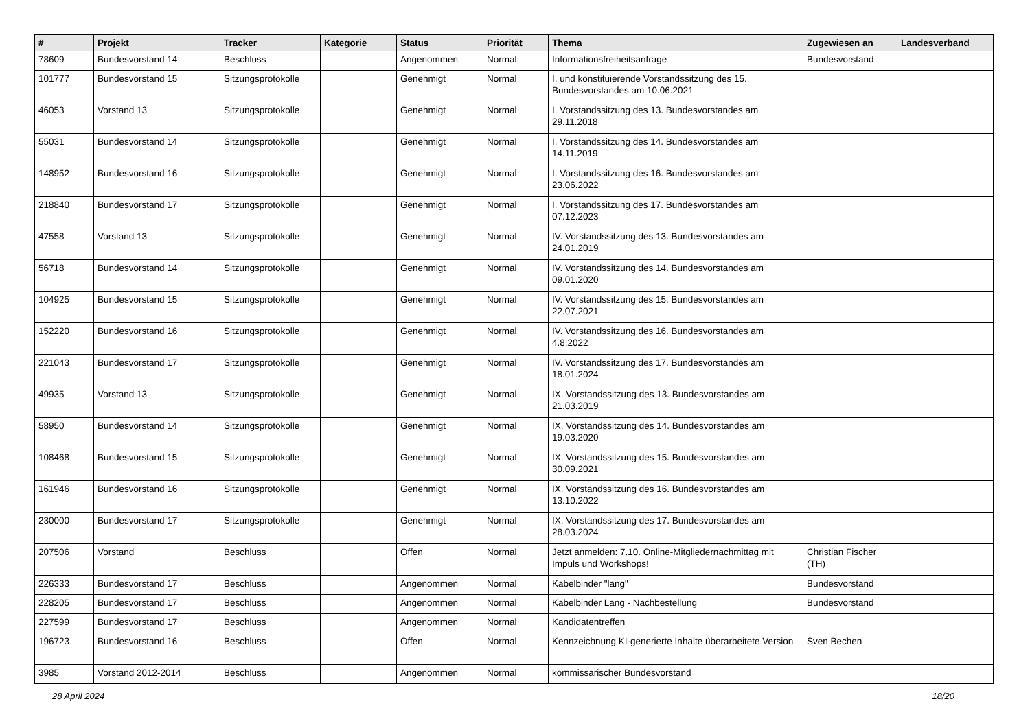| # | Projekt | Tracker | Kategorie | Status | Priorität | Thema | Zugewiesen an | Landesverband |
| --- | --- | --- | --- | --- | --- | --- | --- | --- |
| 78609 | Bundesvorstand 14 | Beschluss | | Angenommen | Normal | Informationsfreiheitsanfrage | Bundesvorstand | |
| 101777 | Bundesvorstand 15 | Sitzungsprotokolle | | Genehmigt | Normal | I. und konstituierende Vorstandssitzung des 15. Bundesvorstandes am 10.06.2021 | | |
| 46053 | Vorstand 13 | Sitzungsprotokolle | | Genehmigt | Normal | I. Vorstandssitzung des 13. Bundesvorstandes am 29.11.2018 | | |
| 55031 | Bundesvorstand 14 | Sitzungsprotokolle | | Genehmigt | Normal | I. Vorstandssitzung des 14. Bundesvorstandes am 14.11.2019 | | |
| 148952 | Bundesvorstand 16 | Sitzungsprotokolle | | Genehmigt | Normal | I. Vorstandssitzung des 16. Bundesvorstandes am 23.06.2022 | | |
| 218840 | Bundesvorstand 17 | Sitzungsprotokolle | | Genehmigt | Normal | I. Vorstandssitzung des 17. Bundesvorstandes am 07.12.2023 | | |
| 47558 | Vorstand 13 | Sitzungsprotokolle | | Genehmigt | Normal | IV. Vorstandssitzung des 13. Bundesvorstandes am 24.01.2019 | | |
| 56718 | Bundesvorstand 14 | Sitzungsprotokolle | | Genehmigt | Normal | IV. Vorstandssitzung des 14. Bundesvorstandes am 09.01.2020 | | |
| 104925 | Bundesvorstand 15 | Sitzungsprotokolle | | Genehmigt | Normal | IV. Vorstandssitzung des 15. Bundesvorstandes am 22.07.2021 | | |
| 152220 | Bundesvorstand 16 | Sitzungsprotokolle | | Genehmigt | Normal | IV. Vorstandssitzung des 16. Bundesvorstandes am 4.8.2022 | | |
| 221043 | Bundesvorstand 17 | Sitzungsprotokolle | | Genehmigt | Normal | IV. Vorstandssitzung des 17. Bundesvorstandes am 18.01.2024 | | |
| 49935 | Vorstand 13 | Sitzungsprotokolle | | Genehmigt | Normal | IX. Vorstandssitzung des 13. Bundesvorstandes am 21.03.2019 | | |
| 58950 | Bundesvorstand 14 | Sitzungsprotokolle | | Genehmigt | Normal | IX. Vorstandssitzung des 14. Bundesvorstandes am 19.03.2020 | | |
| 108468 | Bundesvorstand 15 | Sitzungsprotokolle | | Genehmigt | Normal | IX. Vorstandssitzung des 15. Bundesvorstandes am 30.09.2021 | | |
| 161946 | Bundesvorstand 16 | Sitzungsprotokolle | | Genehmigt | Normal | IX. Vorstandssitzung des 16. Bundesvorstandes am 13.10.2022 | | |
| 230000 | Bundesvorstand 17 | Sitzungsprotokolle | | Genehmigt | Normal | IX. Vorstandssitzung des 17. Bundesvorstandes am 28.03.2024 | | |
| 207506 | Vorstand | Beschluss | | Offen | Normal | Jetzt anmelden: 7.10. Online-Mitgliedernachmittag mit Impuls und Workshops! | Christian Fischer (TH) | |
| 226333 | Bundesvorstand 17 | Beschluss | | Angenommen | Normal | Kabelbinder "lang" | Bundesvorstand | |
| 228205 | Bundesvorstand 17 | Beschluss | | Angenommen | Normal | Kabelbinder Lang - Nachbestellung | Bundesvorstand | |
| 227599 | Bundesvorstand 17 | Beschluss | | Angenommen | Normal | Kandidatentreffen | | |
| 196723 | Bundesvorstand 16 | Beschluss | | Offen | Normal | Kennzeichnung KI-generierte Inhalte überarbeitete Version | Sven Bechen | |
| 3985 | Vorstand 2012-2014 | Beschluss | | Angenommen | Normal | kommissarischer Bundesvorstand | | |
28 April 2024 18/20